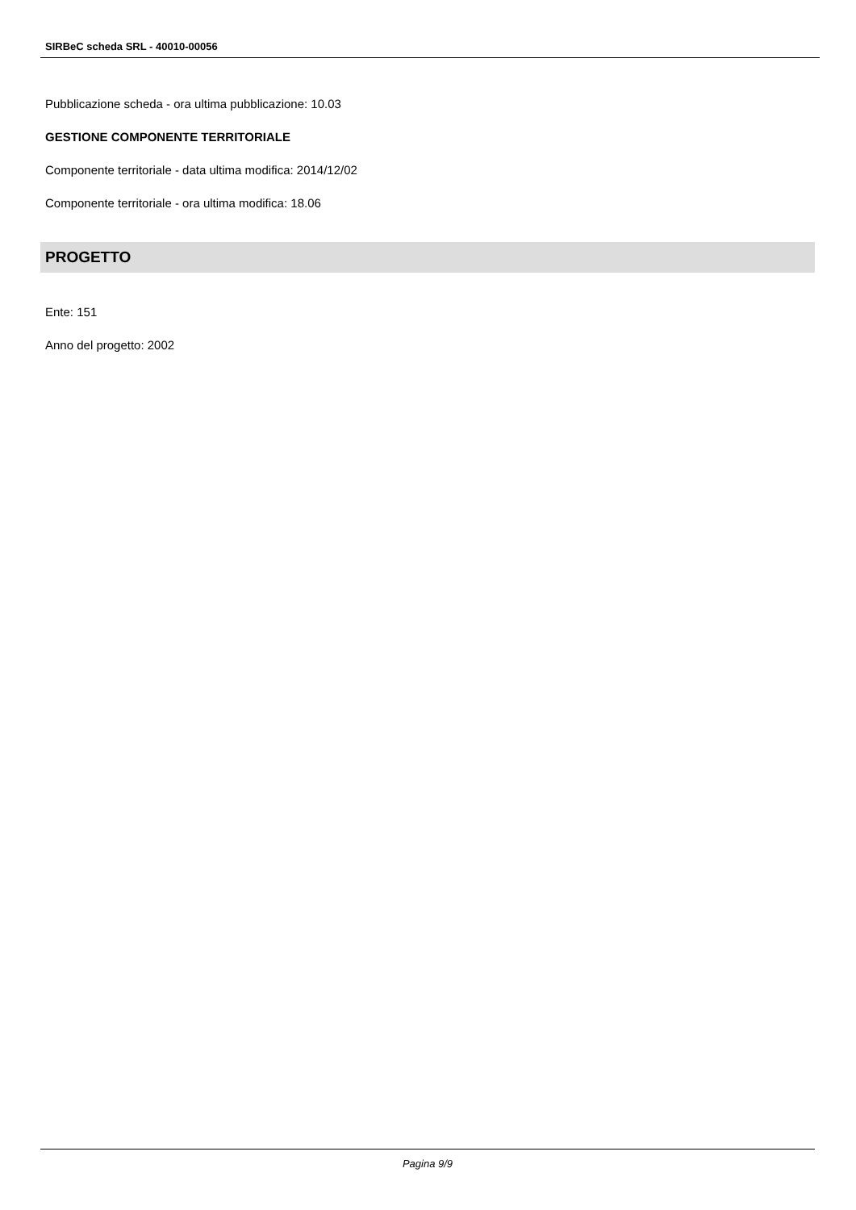SIRBeC scheda SRL - 40010-00056
Pubblicazione scheda - ora ultima pubblicazione: 10.03
GESTIONE COMPONENTE TERRITORIALE
Componente territoriale - data ultima modifica: 2014/12/02
Componente territoriale - ora ultima modifica: 18.06
PROGETTO
Ente: 151
Anno del progetto: 2002
Pagina 9/9